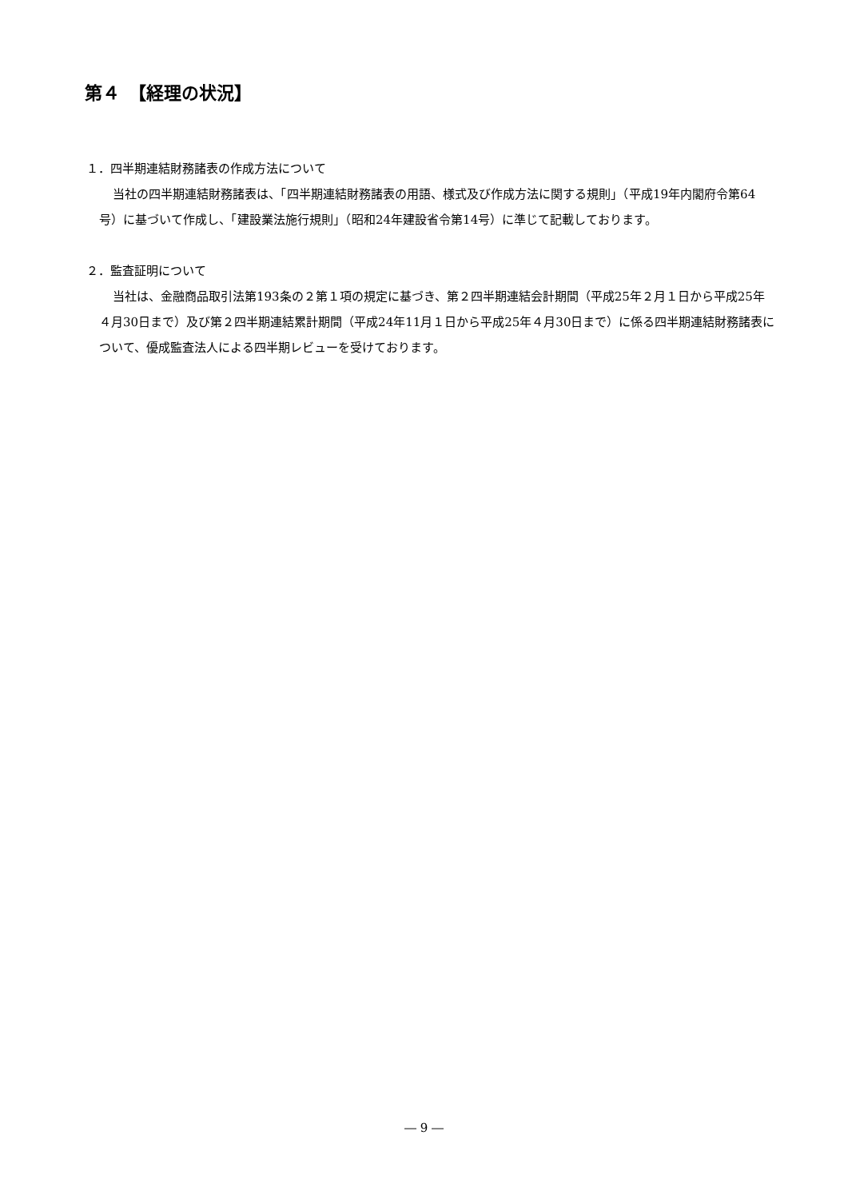第４　【経理の状況】
１．四半期連結財務諸表の作成方法について
当社の四半期連結財務諸表は、「四半期連結財務諸表の用語、様式及び作成方法に関する規則」（平成19年内閣府令第64号）に基づいて作成し、「建設業法施行規則」（昭和24年建設省令第14号）に準じて記載しております。
２．監査証明について
当社は、金融商品取引法第193条の２第１項の規定に基づき、第２四半期連結会計期間（平成25年２月１日から平成25年４月30日まで）及び第２四半期連結累計期間（平成24年11月１日から平成25年４月30日まで）に係る四半期連結財務諸表について、優成監査法人による四半期レビューを受けております。
― 9 ―